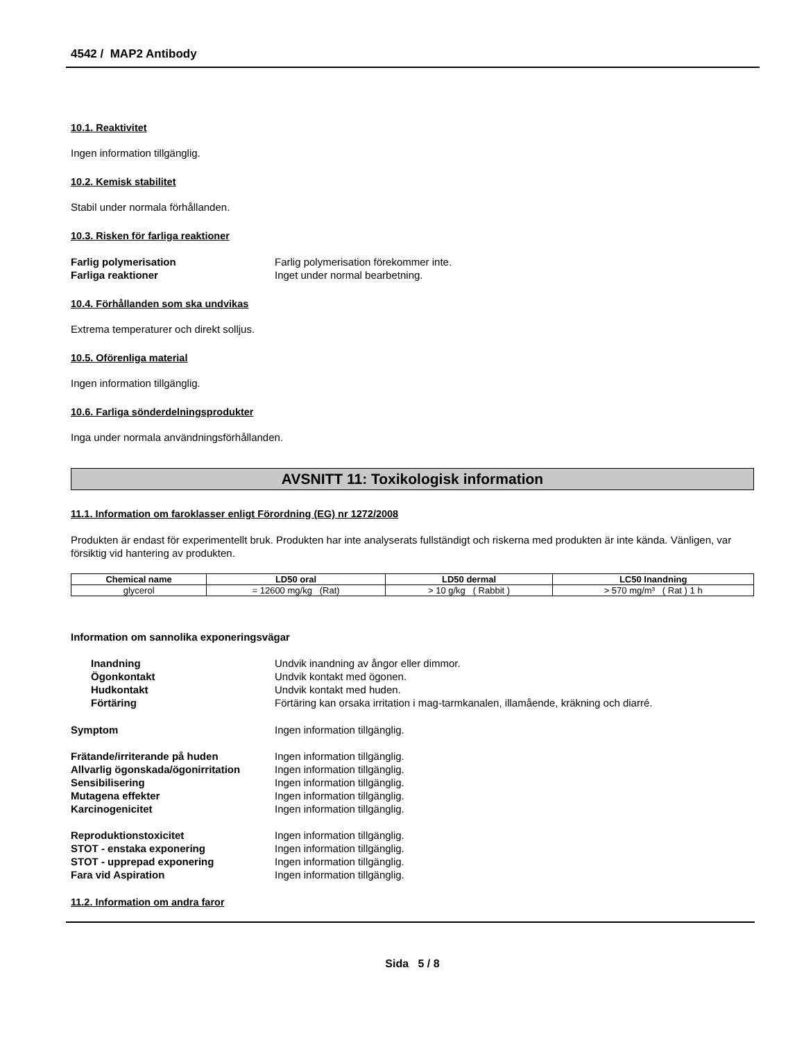4542 / MAP2 Antibody
10.1. Reaktivitet
Ingen information tillgänglig.
10.2. Kemisk stabilitet
Stabil under normala förhållanden.
10.3. Risken för farliga reaktioner
Farlig polymerisation Farlig polymerisation förekommer inte. Farliga reaktioner Inget under normal bearbetning.
10.4. Förhållanden som ska undvikas
Extrema temperaturer och direkt solljus.
10.5. Oförenliga material
Ingen information tillgänglig.
10.6. Farliga sönderdelningsprodukter
Inga under normala användningsförhållanden.
AVSNITT 11: Toxikologisk information
11.1. Information om faroklasser enligt Förordning (EG) nr 1272/2008
Produkten är endast för experimentellt bruk. Produkten har inte analyserats fullständigt och riskerna med produkten är inte kända. Vänligen, var försiktig vid hantering av produkten.
| Chemical name | LD50 oral | LD50 dermal | LC50 Inandning |
| --- | --- | --- | --- |
| glycerol | = 12600 mg/kg (Rat) | > 10 g/kg ( Rabbit ) | > 570 mg/m³ ( Rat ) 1 h |
Information om sannolika exponeringsvägar
Inandning Undvik inandning av ångor eller dimmor. Ögonkontakt Undvik kontakt med ögonen. Hudkontakt Undvik kontakt med huden. Förtäring Förtäring kan orsaka irritation i mag-tarmkanalen, illamående, kräkning och diarré.
Symptom Ingen information tillgänglig.
Frätande/irriterande på huden Ingen information tillgänglig. Allvarlig ögonskada/ögonirritation Ingen information tillgänglig. Sensibilisering Ingen information tillgänglig. Mutagena effekter Ingen information tillgänglig. Karcinogenicitet Ingen information tillgänglig.
Reproduktionstoxicitet Ingen information tillgänglig. STOT - enstaka exponering Ingen information tillgänglig. STOT - upprepad exponering Ingen information tillgänglig. Fara vid Aspiration Ingen information tillgänglig.
11.2. Information om andra faror
Sida 5 / 8